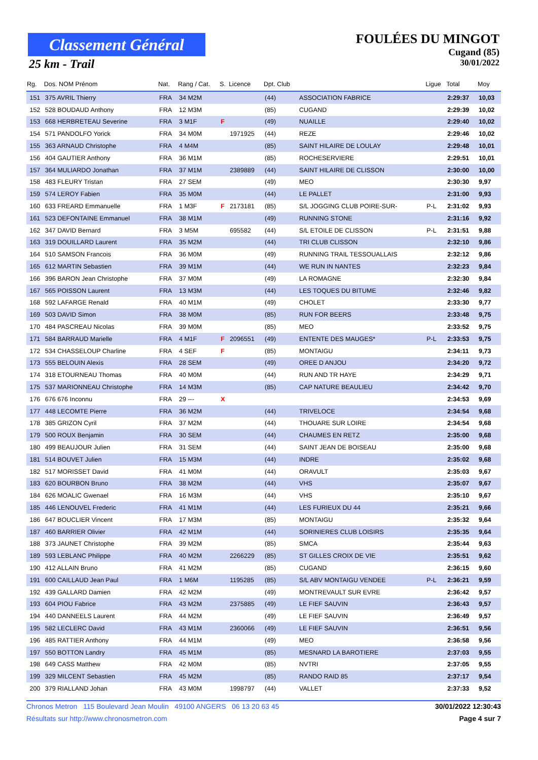Classement Général
25 km - Trail
FOULÉES DU MINGOT
Cugand (85)
30/01/2022
| Rg. | Dos. NOM Prénom | Nat. | Rang / Cat. | S. | Licence | Dpt. Club | | Ligue | Total | Moy |
| --- | --- | --- | --- | --- | --- | --- | --- | --- | --- | --- |
| 151 | 375 AVRIL Thierry | FRA | 34 M2M | | | (44) | ASSOCIATION FABRICE | | 2:29:37 | 10,03 |
| 152 | 528 BOUDAUD Anthony | FRA | 12 M3M | | | (85) | CUGAND | | 2:29:39 | 10,02 |
| 153 | 668 HERBRETEAU Severine | FRA | 3 M1F | F | | (49) | NUAILLE | | 2:29:40 | 10,02 |
| 154 | 571 PANDOLFO Yorick | FRA | 34 M0M | | 1971925 | (44) | REZE | | 2:29:46 | 10,02 |
| 155 | 363 ARNAUD Christophe | FRA | 4 M4M | | | (85) | SAINT HILAIRE DE LOULAY | | 2:29:48 | 10,01 |
| 156 | 404 GAUTIER Anthony | FRA | 36 M1M | | | (85) | ROCHESERVIERE | | 2:29:51 | 10,01 |
| 157 | 364 MULIARDO Jonathan | FRA | 37 M1M | | 2389889 | (44) | SAINT HILAIRE DE CLISSON | | 2:30:00 | 10,00 |
| 158 | 483 FLEURY Tristan | FRA | 27 SEM | | | (49) | MEO | | 2:30:30 | 9,97 |
| 159 | 574 LEROY Fabien | FRA | 35 M0M | | | (44) | LE PALLET | | 2:31:00 | 9,93 |
| 160 | 633 FREARD Emmanuelle | FRA | 1 M3F | F | 2173181 | (85) | S/L JOGGING CLUB POIRE-SUR- | P-L | 2:31:02 | 9,93 |
| 161 | 523 DEFONTAINE Emmanuel | FRA | 38 M1M | | | (49) | RUNNING STONE | | 2:31:16 | 9,92 |
| 162 | 347 DAVID Bernard | FRA | 3 M5M | | 695582 | (44) | S/L ETOILE DE CLISSON | P-L | 2:31:51 | 9,88 |
| 163 | 319 DOUILLARD Laurent | FRA | 35 M2M | | | (44) | TRI CLUB CLISSON | | 2:32:10 | 9,86 |
| 164 | 510 SAMSON Francois | FRA | 36 M0M | | | (49) | RUNNING TRAIL TESSOUALLAIS | | 2:32:12 | 9,86 |
| 165 | 612 MARTIN Sebastien | FRA | 39 M1M | | | (44) | WE RUN IN NANTES | | 2:32:23 | 9,84 |
| 166 | 396 BARON Jean Christophe | FRA | 37 M0M | | | (49) | LA ROMAGNE | | 2:32:30 | 9,84 |
| 167 | 565 POISSON Laurent | FRA | 13 M3M | | | (44) | LES TOQUES DU BITUME | | 2:32:46 | 9,82 |
| 168 | 592 LAFARGE Renald | FRA | 40 M1M | | | (49) | CHOLET | | 2:33:30 | 9,77 |
| 169 | 503 DAVID Simon | FRA | 38 M0M | | | (85) | RUN FOR BEERS | | 2:33:48 | 9,75 |
| 170 | 484 PASCREAU Nicolas | FRA | 39 M0M | | | (85) | MEO | | 2:33:52 | 9,75 |
| 171 | 584 BARRAUD Marielle | FRA | 4 M1F | F | 2096551 | (49) | ENTENTE DES MAUGES* | P-L | 2:33:53 | 9,75 |
| 172 | 534 CHASSELOUP Charline | FRA | 4 SEF | F | | (85) | MONTAIGU | | 2:34:11 | 9,73 |
| 173 | 555 BELOUIN Alexis | FRA | 28 SEM | | | (49) | OREE D ANJOU | | 2:34:20 | 9,72 |
| 174 | 318 ETOURNEAU Thomas | FRA | 40 M0M | | | (44) | RUN AND TR HAYE | | 2:34:29 | 9,71 |
| 175 | 537 MARIONNEAU Christophe | FRA | 14 M3M | | | (85) | CAP NATURE BEAULIEU | | 2:34:42 | 9,70 |
| 176 | 676 676 Inconnu | FRA | 29 --- | X | | | | | 2:34:53 | 9,69 |
| 177 | 448 LECOMTE Pierre | FRA | 36 M2M | | | (44) | TRIVELOCE | | 2:34:54 | 9,68 |
| 178 | 385 GRIZON Cyril | FRA | 37 M2M | | | (44) | THOUARE SUR LOIRE | | 2:34:54 | 9,68 |
| 179 | 500 ROUX Benjamin | FRA | 30 SEM | | | (44) | CHAUMES EN RETZ | | 2:35:00 | 9,68 |
| 180 | 499 BEAUJOUR Julien | FRA | 31 SEM | | | (44) | SAINT JEAN DE BOISEAU | | 2:35:00 | 9,68 |
| 181 | 514 BOUVET Julien | FRA | 15 M3M | | | (44) | INDRE | | 2:35:02 | 9,68 |
| 182 | 517 MORISSET David | FRA | 41 M0M | | | (44) | ORAVULT | | 2:35:03 | 9,67 |
| 183 | 620 BOURBON Bruno | FRA | 38 M2M | | | (44) | VHS | | 2:35:07 | 9,67 |
| 184 | 626 MOALIC Gwenael | FRA | 16 M3M | | | (44) | VHS | | 2:35:10 | 9,67 |
| 185 | 446 LENOUVEL Frederic | FRA | 41 M1M | | | (44) | LES FURIEUX DU 44 | | 2:35:21 | 9,66 |
| 186 | 647 BOUCLIER Vincent | FRA | 17 M3M | | | (85) | MONTAIGU | | 2:35:32 | 9,64 |
| 187 | 460 BARRIER Olivier | FRA | 42 M1M | | | (44) | SORINIERES CLUB LOISIRS | | 2:35:35 | 9,64 |
| 188 | 373 JAUNET Christophe | FRA | 39 M2M | | | (85) | SMCA | | 2:35:44 | 9,63 |
| 189 | 593 LEBLANC Philippe | FRA | 40 M2M | | 2266229 | (85) | ST GILLES CROIX DE VIE | | 2:35:51 | 9,62 |
| 190 | 412 ALLAIN Bruno | FRA | 41 M2M | | | (85) | CUGAND | | 2:36:15 | 9,60 |
| 191 | 600 CAILLAUD Jean Paul | FRA | 1 M6M | | 1195285 | (85) | S/L ABV MONTAIGU VENDEE | P-L | 2:36:21 | 9,59 |
| 192 | 439 GALLARD Damien | FRA | 42 M2M | | | (49) | MONTREVAULT SUR EVRE | | 2:36:42 | 9,57 |
| 193 | 604 PIOU Fabrice | FRA | 43 M2M | | 2375885 | (49) | LE FIEF SAUVIN | | 2:36:43 | 9,57 |
| 194 | 440 DANNEELS Laurent | FRA | 44 M2M | | | (49) | LE FIEF SAUVIN | | 2:36:49 | 9,57 |
| 195 | 582 LECLERC David | FRA | 43 M1M | | 2360066 | (49) | LE FIEF SAUVIN | | 2:36:51 | 9,56 |
| 196 | 485 RATTIER Anthony | FRA | 44 M1M | | | (49) | MEO | | 2:36:58 | 9,56 |
| 197 | 550 BOTTON Landry | FRA | 45 M1M | | | (85) | MESNARD LA BAROTIERE | | 2:37:03 | 9,55 |
| 198 | 649 CASS Matthew | FRA | 42 M0M | | | (85) | NVTRI | | 2:37:05 | 9,55 |
| 199 | 329 MILCENT Sebastien | FRA | 45 M2M | | | (85) | RANDO RAID 85 | | 2:37:17 | 9,54 |
| 200 | 379 RIALLAND Johan | FRA | 43 M0M | | 1998797 | (44) | VALLET | | 2:37:33 | 9,52 |
Chronos Metron 115 Boulevard Jean Moulin 49100 ANGERS 06 13 20 63 45 30/01/2022 12:30:43
Résultats sur http://www.chronosmetron.com Page 4 sur 7